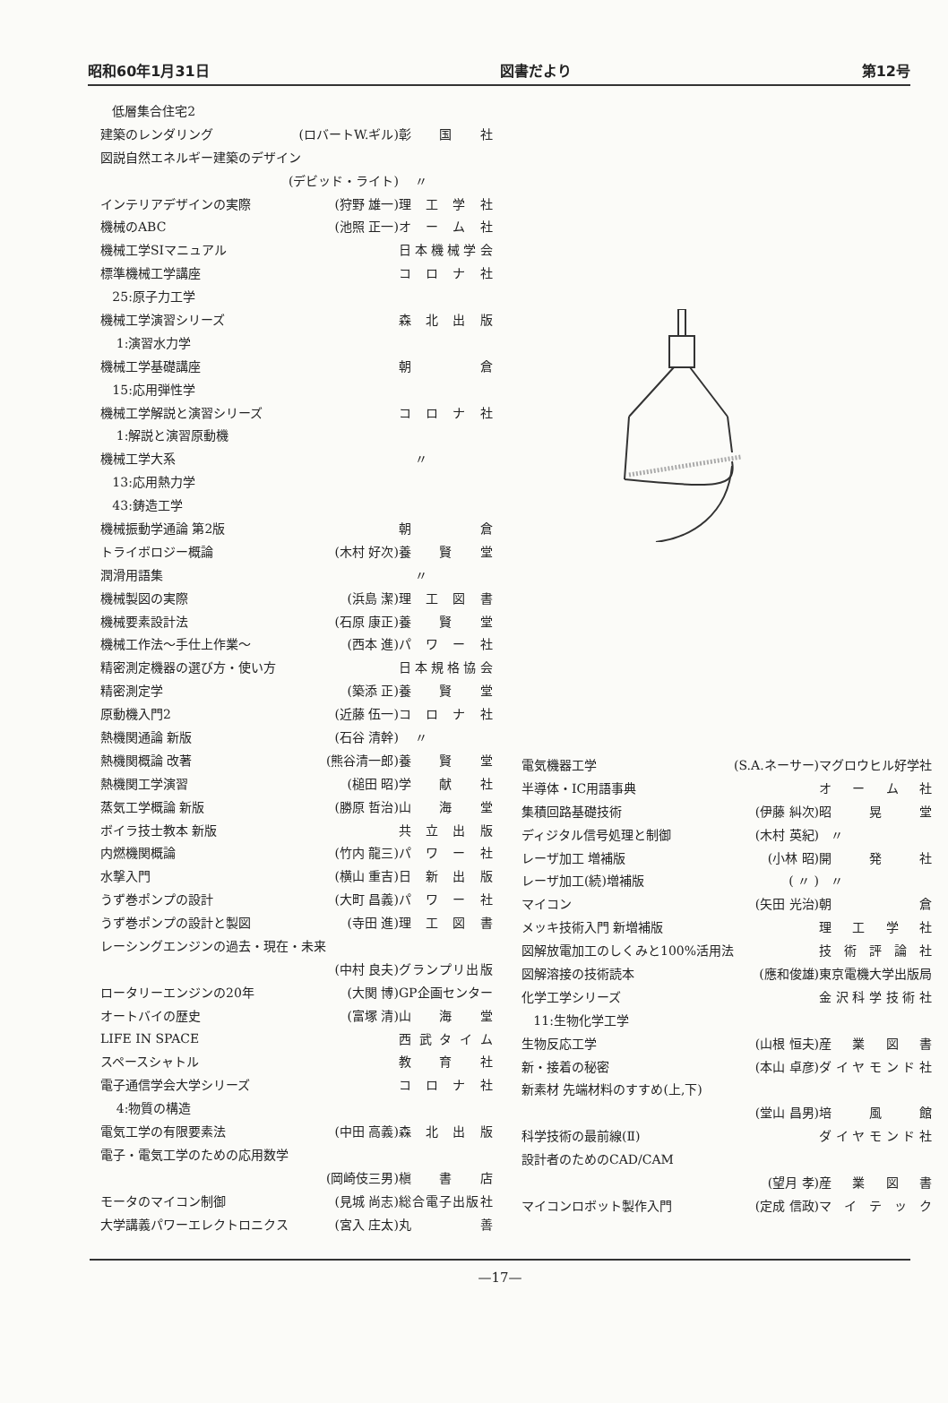昭和60年1月31日 図書だより 第12号
| 低層集合住宅2 | | |
| 建築のレンダリング | (ロバートW.ギル) | 彰 国 社 |
| 図説自然エネルギー建築のデザイン | | |
| | (デビッド・ライト) | 〃 |
| インテリアデザインの実際 | (狩野 雄一) | 理 工 学 社 |
| 機械のABC | (池照 正一) | オ ー ム 社 |
| 機械工学SIマニュアル | | 日本機械学会 |
| 標準機械工学講座 | | コ ロ ナ 社 |
| 25:原子力工学 | | |
| 機械工学演習シリーズ | | 森 北 出 版 |
| 1:演習水力学 | | |
| 機械工学基礎講座 | | 朝 倉 |
| 15:応用弾性学 | | |
| 機械工学解説と演習シリーズ | | コ ロ ナ 社 |
| 1:解説と演習原動機 | | |
| 機械工学大系 | | 〃 |
| 13:応用熱力学 | | |
| 43:鋳造工学 | | |
| 機械振動学通論 第2版 | | 朝 倉 |
| トライボロジー概論 | (木村 好次) | 養 賢 堂 |
| 潤滑用語集 | | 〃 |
| 機械製図の実際 | (浜島 潔) | 理 工 図 書 |
| 機械要素設計法 | (石原 康正) | 養 賢 堂 |
| 機械工作法〜手仕上作業〜 | (西本 進) | パ ワ ー 社 |
| 精密測定機器の選び方・使い方 | | 日本規格協会 |
| 精密測定学 | (築添 正) | 養 賢 堂 |
| 原動機入門2 | (近藤 伍一) | コ ロ ナ 社 |
| 熱機関通論 新版 | (石谷 清幹) | 〃 |
| 熱機関概論 改著 | (熊谷清一郎) | 養 賢 堂 |
| 熱機関工学演習 | (槌田 昭) | 学 献 社 |
| 蒸気工学概論 新版 | (勝原 哲治) | 山 海 堂 |
| ボイラ技士教本 新版 | | 共 立 出 版 |
| 内燃機関概論 | (竹内 龍三) | パ ワ ー 社 |
| 水撃入門 | (横山 重吉) | 日 新 出 版 |
| うず巻ポンプの設計 | (大町 昌義) | パ ワ ー 社 |
| うず巻ポンプの設計と製図 | (寺田 進) | 理 工 図 書 |
| レーシングエンジンの過去・現在・未来 | | |
| | (中村 良夫) | グランプリ出版 |
| ロータリーエンジンの20年 | (大関 博) | GP企画センター |
| オートバイの歴史 | (富塚 清) | 山 海 堂 |
| LIFE IN SPACE | | 西武タイム |
| スペースシャトル | | 教 育 社 |
| 電子通信学会大学シリーズ | | コ ロ ナ 社 |
| 4:物質の構造 | | |
| 電気工学の有限要素法 | (中田 高義) | 森 北 出 版 |
| 電子・電気工学のための応用数学 | | |
| | (岡崎伎三男) | 槇 書 店 |
| モータのマイコン制御 | (見城 尚志) | 総合電子出版社 |
| 大学講義パワーエレクトロニクス | (宮入 庄太) | 丸 善 |
| 電気機器工学 | (S.A.ネーサー) | マグロウヒル好学社 |
| 半導体・IC用語事典 | | オ ー ム 社 |
| 集積回路基礎技術 | (伊藤 糾次) | 昭 晃 堂 |
| ディジタル信号処理と制御 | (木村 英紀) | 〃 |
| レーザ加工 増補版 | (小林 昭) | 開 発 社 |
| レーザ加工(続)増補版 | ( 〃 ) | 〃 |
| マイコン | (矢田 光治) | 朝 倉 |
| メッキ技術入門 新増補版 | | 理 工 学 社 |
| 図解放電加工のしくみと100%活用法 | | 技術評論社 |
| 図解溶接の技術読本 | (應和俊雄) | 東京電機大学出版局 |
| 化学工学シリーズ | | 金沢科学技術社 |
| 11:生物化学工学 | | |
| 生物反応工学 | (山根 恒夫) | 産 業 図 書 |
| 新・接着の秘密 | (本山 卓彦) | ダイヤモンド社 |
| 新素材 先端材料のすすめ(上,下) | | |
| | (堂山 昌男) | 培 風 館 |
| 科学技術の最前線(Ⅱ) | | ダイヤモンド社 |
| 設計者のためのCAD/CAM | | |
| | (望月 孝) | 産 業 図 書 |
| マイコンロボット製作入門 | (定成 信政) | マイテック |
—17—